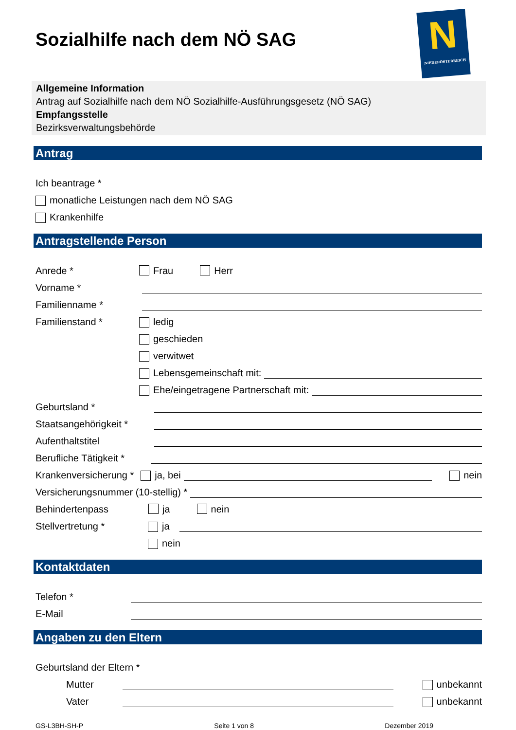N
NIEDERÖSTERREICH
Sozialhilfe nach dem NÖ SAG
Allgemeine Information
Antrag auf Sozialhilfe nach dem NÖ Sozialhilfe-Ausführungsgesetz (NÖ SAG)
Empfangsstelle
Bezirksverwaltungsbehörde
Antrag
Ich beantrage *
monatliche Leistungen nach dem NÖ SAG
Krankenhilfe
Antragstellende Person
Anrede * Frau Herr
Vorname *
Familienname *
Familienstand * ledig
geschieden
verwitwet
Lebensgemeinschaft mit:
Ehe/eingetragene Partnerschaft mit:
Geburtsland *
Staatsangehörigkeit *
Aufenthaltstitel
Berufliche Tätigkeit *
Krankenversicherung * ja, bei nein
Versicherungsnummer (10-stellig) *
Behindertenpass ja nein
Stellvertretung * ja
nein
Kontaktdaten
Telefon *
E-Mail
Angaben zu den Eltern
Geburtsland der Eltern *
Mutter unbekannt
Vater unbekannt
GS-L3BH-SH-P Seite 1 von 8 Dezember 2019